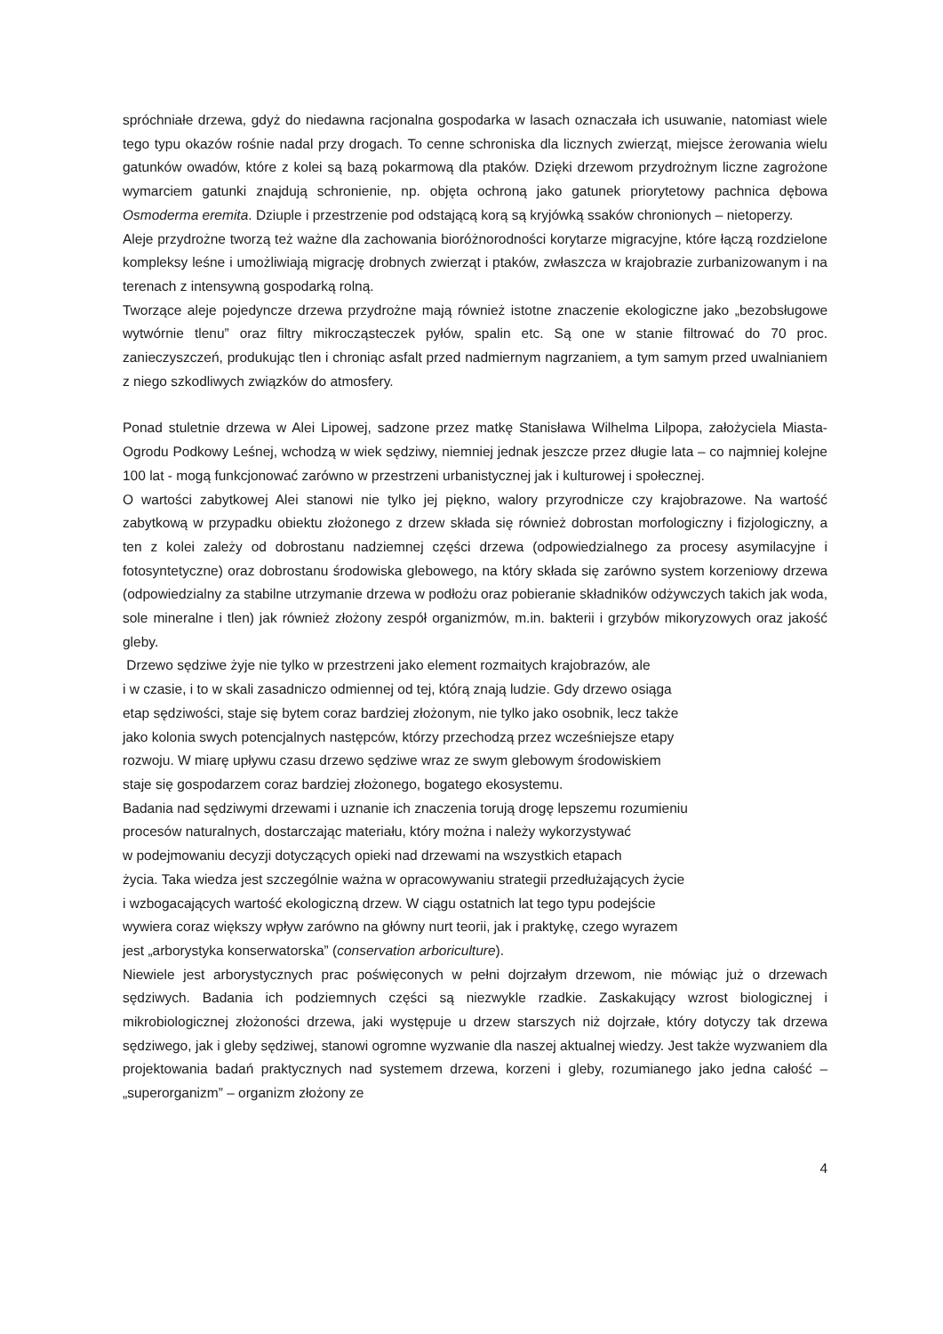spróchniałe drzewa, gdyż do niedawna racjonalna gospodarka w lasach oznaczała ich usuwanie, natomiast wiele tego typu okazów rośnie nadal przy drogach. To cenne schroniska dla licznych zwierząt, miejsce żerowania wielu gatunków owadów, które z kolei są bazą pokarmową dla ptaków. Dzięki drzewom przydrożnym liczne zagrożone wymarciem gatunki znajdują schronienie, np. objęta ochroną jako gatunek priorytetowy pachnica dębowa Osmoderma eremita. Dziuple i przestrzenie pod odstającą korą są kryjówką ssaków chronionych – nietoperzy.
Aleje przydrożne tworzą też ważne dla zachowania bioróżnorodności korytarze migracyjne, które łączą rozdzielone kompleksy leśne i umożliwiają migrację drobnych zwierząt i ptaków, zwłaszcza w krajobrazie zurbanizowanym i na terenach z intensywną gospodarką rolną.
Tworzące aleje pojedyncze drzewa przydrożne mają również istotne znaczenie ekologiczne jako „bezobsługowe wytwórnie tlenu” oraz filtry mikrocząsteczek pyłów, spalin etc. Są one w stanie filtrować do 70 proc. zanieczyszczeń, produkując tlen i chroniąc asfalt przed nadmiernym nagrzaniem, a tym samym przed uwalnianiem z niego szkodliwych związków do atmosfery.
Ponad stuletnie drzewa w Alei Lipowej, sadzone przez matkę Stanisława Wilhelma Lilpopa, założyciela Miasta-Ogrodu Podkowy Leśnej, wchodzą w wiek sędziwy, niemniej jednak jeszcze przez długie lata – co najmniej kolejne 100 lat - mogą funkcjonować zarówno w przestrzeni urbanistycznej jak i kulturowej i społecznej.
O wartości zabytkowej Alei stanowi nie tylko jej piękno, walory przyrodnicze czy krajobrazowe. Na wartość zabytkową w przypadku obiektu złożonego z drzew składa się również dobrostan morfologiczny i fizjologiczny, a ten z kolei zależy od dobrostanu nadziemnej części drzewa (odpowiedzialnego za procesy asymilacyjne i fotosyntetyczne) oraz dobrostanu środowiska glebowego, na który składa się zarówno system korzeniowy drzewa (odpowiedzialny za stabilne utrzymanie drzewa w podłożu oraz pobieranie składników odżywczych takich jak woda, sole mineralne i tlen) jak również złożony zespół organizmów, m.in. bakterii i grzybów mikoryzowych oraz jakość gleby.
Drzewo sędziwe żyje nie tylko w przestrzeni jako element rozmaitych krajobrazów, ale
i w czasie, i to w skali zasadniczo odmiennej od tej, którą znają ludzie. Gdy drzewo osiąga
etap sędziwości, staje się bytem coraz bardziej złożonym, nie tylko jako osobnik, lecz także
jako kolonia swych potencjalnych następców, którzy przechodzą przez wcześniejsze etapy
rozwoju. W miarę upływu czasu drzewo sędziwe wraz ze swym glebowym środowiskiem
staje się gospodarzem coraz bardziej złożonego, bogatego ekosystemu.
Badania nad sędziwymi drzewami i uznanie ich znaczenia torują drogę lepszemu rozumieniu
procesów naturalnych, dostarczając materiału, który można i należy wykorzystywać
w podejmowaniu decyzji dotyczących opieki nad drzewami na wszystkich etapach
życia. Taka wiedza jest szczególnie ważna w opracowywaniu strategii przedłużających życie
i wzbogacających wartość ekologiczną drzew. W ciągu ostatnich lat tego typu podejście
wywiera coraz większy wpływ zarówno na główny nurt teorii, jak i praktykę, czego wyrazem
jest „arborystyka konserwatorska” (conservation arboriculture).
Niewiele jest arborystycznych prac poświęconych w pełni dojrzałym drzewom, nie mówiąc już o drzewach sędziwych. Badania ich podziemnych części są niezwykle rzadkie. Zaskakujący wzrost biologicznej i mikrobiologicznej złożoności drzewa, jaki występuje u drzew starszych niż dojrzałe, który dotyczy tak drzewa sędziwego, jak i gleby sędziwej, stanowi ogromne wyzwanie dla naszej aktualnej wiedzy. Jest także wyzwaniem dla projektowania badań praktycznych nad systemem drzewa, korzeni i gleby, rozumianego jako jedna całość – „superorganizm” – organizm złożony ze
4